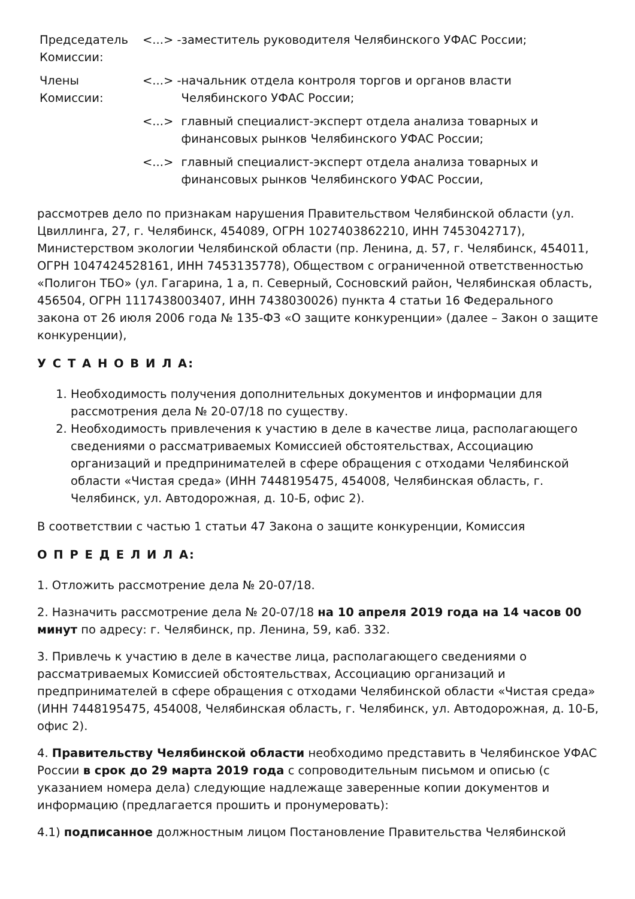| Председатель Комиссии: | <...> - | заместитель руководителя Челябинского УФАС России; |
| Члены Комиссии: | <...> - | начальник отдела контроля торгов и органов власти Челябинского УФАС России; |
| | <...> | главный специалист-эксперт отдела анализа товарных и финансовых рынков Челябинского УФАС России; |
| | <...> | главный специалист-эксперт отдела анализа товарных и финансовых рынков Челябинского УФАС России, |
рассмотрев дело по признакам нарушения Правительством Челябинской области (ул. Цвиллинга, 27, г. Челябинск, 454089, ОГРН 1027403862210, ИНН 7453042717), Министерством экологии Челябинской области (пр. Ленина, д. 57, г. Челябинск, 454011, ОГРН 1047424528161, ИНН 7453135778), Обществом с ограниченной ответственностью «Полигон ТБО» (ул. Гагарина, 1 а, п. Северный, Сосновский район, Челябинская область, 456504, ОГРН 1117438003407, ИНН 7438030026) пункта 4 статьи 16 Федерального закона от 26 июля 2006 года № 135-ФЗ «О защите конкуренции» (далее – Закон о защите конкуренции),
У С Т А Н О В И Л А:
1. Необходимость получения дополнительных документов и информации для рассмотрения дела № 20-07/18 по существу.
2. Необходимость привлечения к участию в деле в качестве лица, располагающего сведениями о рассматриваемых Комиссией обстоятельствах, Ассоциацию организаций и предпринимателей в сфере обращения с отходами Челябинской области «Чистая среда» (ИНН 7448195475, 454008, Челябинская область, г. Челябинск, ул. Автодорожная, д. 10-Б, офис 2).
В соответствии с частью 1 статьи 47 Закона о защите конкуренции, Комиссия
О П Р Е Д Е Л И Л А:
1. Отложить рассмотрение дела № 20-07/18.
2. Назначить рассмотрение дела № 20-07/18 на 10 апреля 2019 года на 14 часов 00 минут по адресу: г. Челябинск, пр. Ленина, 59, каб. 332.
3. Привлечь к участию в деле в качестве лица, располагающего сведениями о рассматриваемых Комиссией обстоятельствах, Ассоциацию организаций и предпринимателей в сфере обращения с отходами Челябинской области «Чистая среда» (ИНН 7448195475, 454008, Челябинская область, г. Челябинск, ул. Автодорожная, д. 10-Б, офис 2).
4. Правительству Челябинской области необходимо представить в Челябинское УФАС России в срок до 29 марта 2019 года с сопроводительным письмом и описью (с указанием номера дела) следующие надлежаще заверенные копии документов и информацию (предлагается прошить и пронумеровать):
4.1) подписанное должностным лицом Постановление Правительства Челябинской